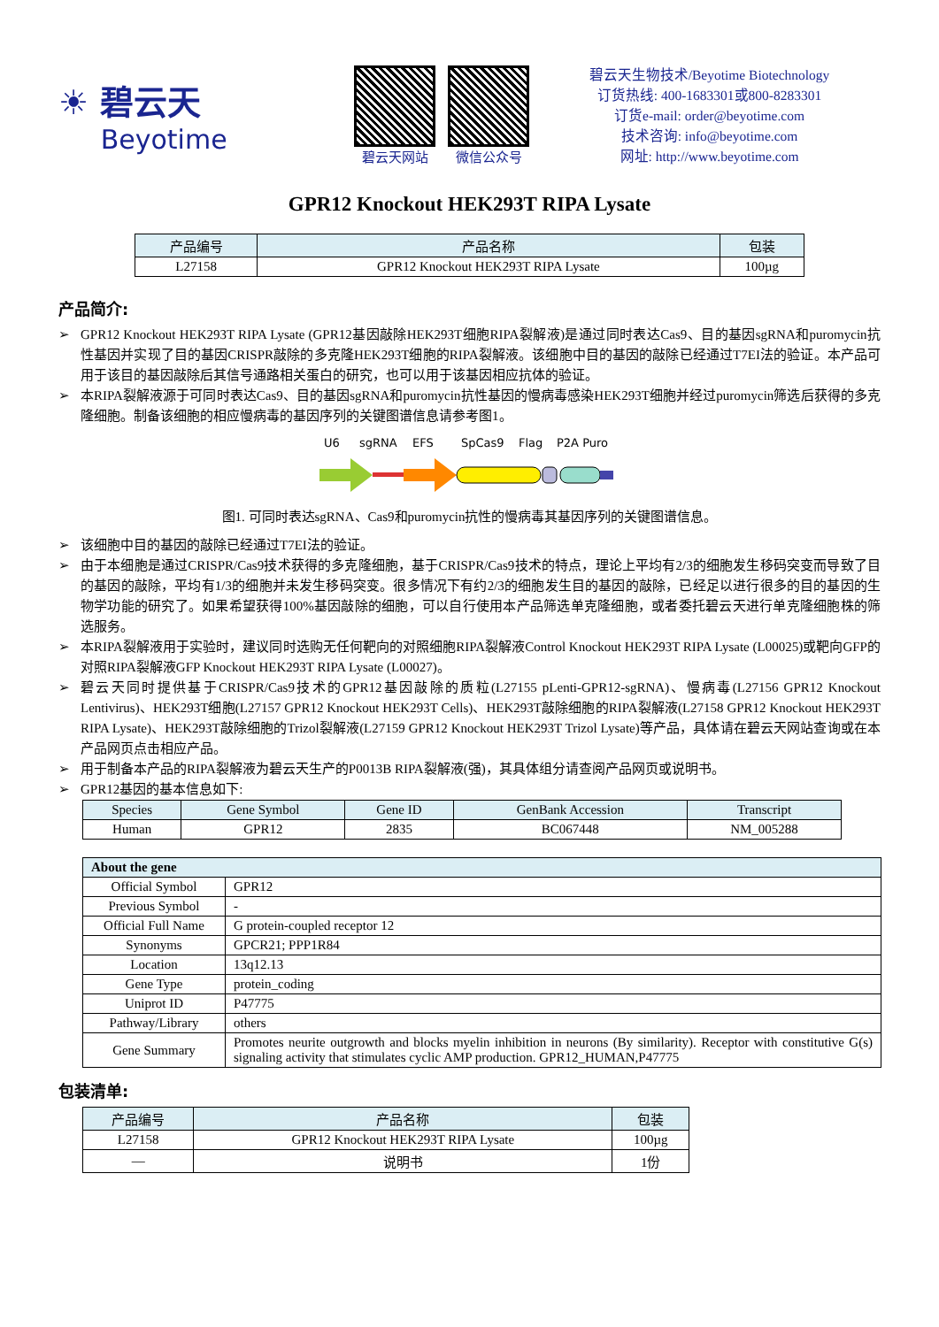☀ 碧云天
Beyotime
碧云天网站 微信公众号
碧云天生物技术/Beyotime Biotechnology
订货热线: 400-1683301或800-8283301
订货e-mail: order@beyotime.com
技术咨询: info@beyotime.com
网址: http://www.beyotime.com
GPR12 Knockout HEK293T RIPA Lysate
| 产品编号 | 产品名称 | 包装 |
| --- | --- | --- |
| L27158 | GPR12 Knockout HEK293T RIPA Lysate | 100µg |
产品简介:
➢ GPR12 Knockout HEK293T RIPA Lysate (GPR12基因敲除HEK293T细胞RIPA裂解液)是通过同时表达Cas9、目的基因sgRNA和puromycin抗性基因并实现了目的基因CRISPR敲除的多克隆HEK293T细胞的RIPA裂解液。该细胞中目的基因的敲除已经通过T7EI法的验证。本产品可用于该目的基因敲除后其信号通路相关蛋白的研究，也可以用于该基因相应抗体的验证。
➢ 本RIPA裂解液源于可同时表达Cas9、目的基因sgRNA和puromycin抗性基因的慢病毒感染HEK293T细胞并经过puromycin筛选后获得的多克隆细胞。制备该细胞的相应慢病毒的基因序列的关键图谱信息请参考图1。
U6
sgRNA
EFS
SpCas9
Flag
P2A Puro
图1. 可同时表达sgRNA、Cas9和puromycin抗性的慢病毒其基因序列的关键图谱信息。
➢ 该细胞中目的基因的敲除已经通过T7EI法的验证。
➢ 由于本细胞是通过CRISPR/Cas9技术获得的多克隆细胞，基于CRISPR/Cas9技术的特点，理论上平均有2/3的细胞发生移码突变而导致了目的基因的敲除，平均有1/3的细胞并未发生移码突变。很多情况下有约2/3的细胞发生目的基因的敲除，已经足以进行很多的目的基因的生物学功能的研究了。如果希望获得100%基因敲除的细胞，可以自行使用本产品筛选单克隆细胞，或者委托碧云天进行单克隆细胞株的筛选服务。
➢ 本RIPA裂解液用于实验时，建议同时选购无任何靶向的对照细胞RIPA裂解液Control Knockout HEK293T RIPA Lysate (L00025)或靶向GFP的对照RIPA裂解液GFP Knockout HEK293T RIPA Lysate (L00027)。
➢ 碧云天同时提供基于CRISPR/Cas9技术的GPR12基因敲除的质粒(L27155 pLenti-GPR12-sgRNA)、慢病毒(L27156 GPR12 Knockout Lentivirus)、HEK293T细胞(L27157 GPR12 Knockout HEK293T Cells)、HEK293T敲除细胞的RIPA裂解液(L27158 GPR12 Knockout HEK293T RIPA Lysate)、HEK293T敲除细胞的Trizol裂解液(L27159 GPR12 Knockout HEK293T Trizol Lysate)等产品，具体请在碧云天网站查询或在本产品网页点击相应产品。
➢ 用于制备本产品的RIPA裂解液为碧云天生产的P0013B RIPA裂解液(强)，其具体组分请查阅产品网页或说明书。
➢ GPR12基因的基本信息如下:
| Species | Gene Symbol | Gene ID | GenBank Accession | Transcript |
| --- | --- | --- | --- | --- |
| Human | GPR12 | 2835 | BC067448 | NM_005288 |
| About the gene | |
| --- | --- |
| Official Symbol | GPR12 |
| Previous Symbol | - |
| Official Full Name | G protein-coupled receptor 12 |
| Synonyms | GPCR21; PPP1R84 |
| Location | 13q12.13 |
| Gene Type | protein_coding |
| Uniprot ID | P47775 |
| Pathway/Library | others |
| Gene Summary | Promotes neurite outgrowth and blocks myelin inhibition in neurons (By similarity). Receptor with constitutive G(s) signaling activity that stimulates cyclic AMP production. GPR12_HUMAN,P47775 |
包装清单:
| 产品编号 | 产品名称 | 包装 |
| --- | --- | --- |
| L27158 | GPR12 Knockout HEK293T RIPA Lysate | 100µg |
| — | 说明书 | 1份 |